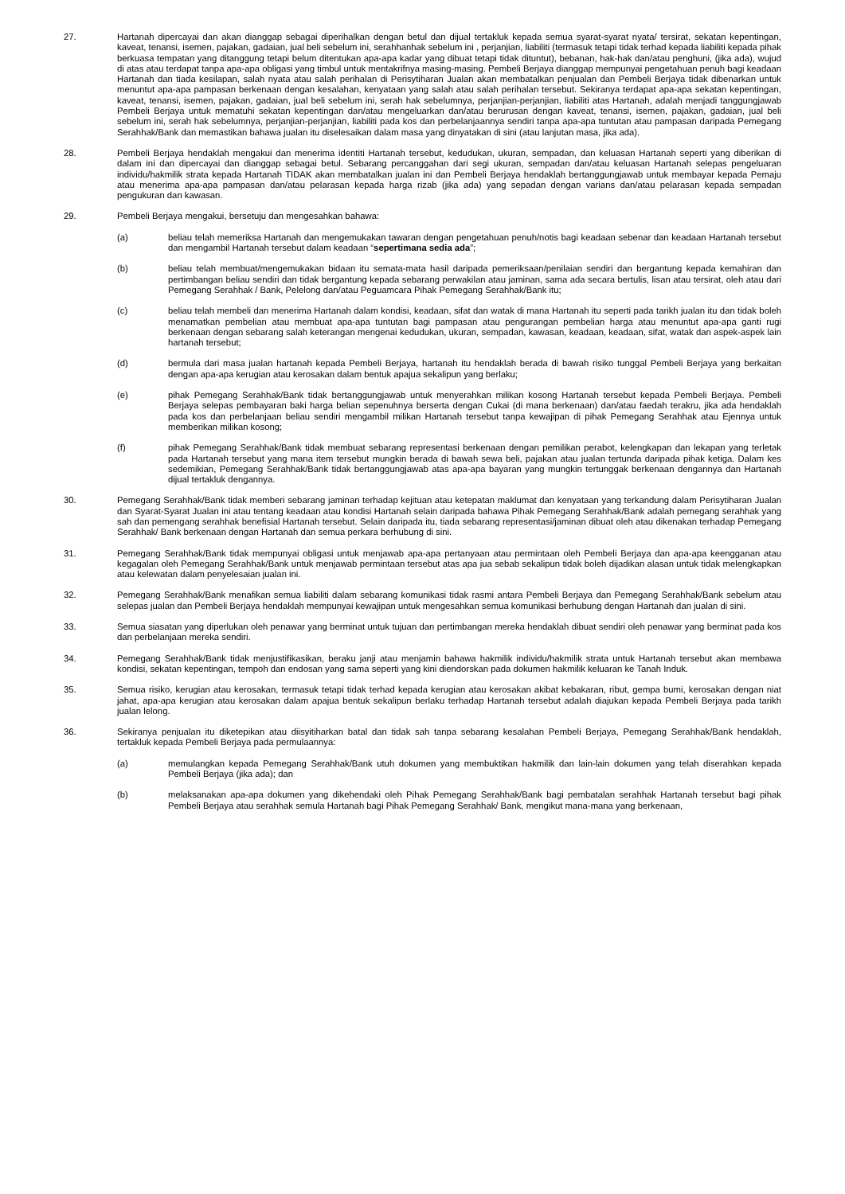27. Hartanah dipercayai dan akan dianggap sebagai diperihalkan dengan betul dan dijual tertakluk kepada semua syarat-syarat nyata/ tersirat, sekatan kepentingan, kaveat, tenansi, isemen, pajakan, gadaian, jual beli sebelum ini, serahhanhak sebelum ini , perjanjian, liabiliti (termasuk tetapi tidak terhad kepada liabiliti kepada pihak berkuasa tempatan yang ditanggung tetapi belum ditentukan apa-apa kadar yang dibuat tetapi tidak dituntut), bebanan, hak-hak dan/atau penghuni, (jika ada), wujud di atas atau terdapat tanpa apa-apa obligasi yang timbul untuk mentakrifnya masing-masing. Pembeli Berjaya dianggap mempunyai pengetahuan penuh bagi keadaan Hartanah dan tiada kesilapan, salah nyata atau salah perihalan di Perisytiharan Jualan akan membatalkan penjualan dan Pembeli Berjaya tidak dibenarkan untuk menuntut apa-apa pampasan berkenaan dengan kesalahan, kenyataan yang salah atau salah perihalan tersebut. Sekiranya terdapat apa-apa sekatan kepentingan, kaveat, tenansi, isemen, pajakan, gadaian, jual beli sebelum ini, serah hak sebelumnya, perjanjian-perjanjian, liabiliti atas Hartanah, adalah menjadi tanggungjawab Pembeli Berjaya untuk mematuhi sekatan kepentingan dan/atau mengeluarkan dan/atau berurusan dengan kaveat, tenansi, isemen, pajakan, gadaian, jual beli sebelum ini, serah hak sebelumnya, perjanjian-perjanjian, liabiliti pada kos dan perbelanjaannya sendiri tanpa apa-apa tuntutan atau pampasan daripada Pemegang Serahhak/Bank dan memastikan bahawa jualan itu diselesaikan dalam masa yang dinyatakan di sini (atau lanjutan masa, jika ada).
28. Pembeli Berjaya hendaklah mengakui dan menerima identiti Hartanah tersebut, kedudukan, ukuran, sempadan, dan keluasan Hartanah seperti yang diberikan di dalam ini dan dipercayai dan dianggap sebagai betul. Sebarang percanggahan dari segi ukuran, sempadan dan/atau keluasan Hartanah selepas pengeluaran individu/hakmilik strata kepada Hartanah TIDAK akan membatalkan jualan ini dan Pembeli Berjaya hendaklah bertanggungjawab untuk membayar kepada Pemaju atau menerima apa-apa pampasan dan/atau pelarasan kepada harga rizab (jika ada) yang sepadan dengan varians dan/atau pelarasan kepada sempadan pengukuran dan kawasan.
29. Pembeli Berjaya mengakui, bersetuju dan mengesahkan bahawa:
(a) beliau telah memeriksa Hartanah dan mengemukakan tawaran dengan pengetahuan penuh/notis bagi keadaan sebenar dan keadaan Hartanah tersebut dan mengambil Hartanah tersebut dalam keadaan “sepertimana sedia ada”;
(b) beliau telah membuat/mengemukakan bidaan itu semata-mata hasil daripada pemeriksaan/penilaian sendiri dan bergantung kepada kemahiran dan pertimbangan beliau sendiri dan tidak bergantung kepada sebarang perwakilan atau jaminan, sama ada secara bertulis, lisan atau tersirat, oleh atau dari Pemegang Serahhak / Bank, Pelelong dan/atau Peguamcara Pihak Pemegang Serahhak/Bank itu;
(c) beliau telah membeli dan menerima Hartanah dalam kondisi, keadaan, sifat dan watak di mana Hartanah itu seperti pada tarikh jualan itu dan tidak boleh menamatkan pembelian atau membuat apa-apa tuntutan bagi pampasan atau pengurangan pembelian harga atau menuntut apa-apa ganti rugi berkenaan dengan sebarang salah keterangan mengenai kedudukan, ukuran, sempadan, kawasan, keadaan, keadaan, sifat, watak dan aspek-aspek lain hartanah tersebut;
(d) bermula dari masa jualan hartanah kepada Pembeli Berjaya, hartanah itu hendaklah berada di bawah risiko tunggal Pembeli Berjaya yang berkaitan dengan apa-apa kerugian atau kerosakan dalam bentuk apajua sekalipun yang berlaku;
(e) pihak Pemegang Serahhak/Bank tidak bertanggungjawab untuk menyerahkan milikan kosong Hartanah tersebut kepada Pembeli Berjaya. Pembeli Berjaya selepas pembayaran baki harga belian sepenuhnya berserta dengan Cukai (di mana berkenaan) dan/atau faedah terakru, jika ada hendaklah pada kos dan perbelanjaan beliau sendiri mengambil milikan Hartanah tersebut tanpa kewajipan di pihak Pemegang Serahhak atau Ejennya untuk memberikan milikan kosong;
(f) pihak Pemegang Serahhak/Bank tidak membuat sebarang representasi berkenaan dengan pemilikan perabot, kelengkapan dan lekapan yang terletak pada Hartanah tersebut yang mana item tersebut mungkin berada di bawah sewa beli, pajakan atau jualan tertunda daripada pihak ketiga. Dalam kes sedemikian, Pemegang Serahhak/Bank tidak bertanggungjawab atas apa-apa bayaran yang mungkin tertunggak berkenaan dengannya dan Hartanah dijual tertakluk dengannya.
30. Pemegang Serahhak/Bank tidak memberi sebarang jaminan terhadap kejituan atau ketepatan maklumat dan kenyataan yang terkandung dalam Perisytiharan Jualan dan Syarat-Syarat Jualan ini atau tentang keadaan atau kondisi Hartanah selain daripada bahawa Pihak Pemegang Serahhak/Bank adalah pemegang serahhak yang sah dan pemengang serahhak benefisial Hartanah tersebut. Selain daripada itu, tiada sebarang representasi/jaminan dibuat oleh atau dikenakan terhadap Pemegang Serahhak/ Bank berkenaan dengan Hartanah dan semua perkara berhubung di sini.
31. Pemegang Serahhak/Bank tidak mempunyai obligasi untuk menjawab apa-apa pertanyaan atau permintaan oleh Pembeli Berjaya dan apa-apa keengganan atau kegagalan oleh Pemegang Serahhak/Bank untuk menjawab permintaan tersebut atas apa jua sebab sekalipun tidak boleh dijadikan alasan untuk tidak melengkapkan atau kelewatan dalam penyelesaian jualan ini.
32. Pemegang Serahhak/Bank menafikan semua liabiliti dalam sebarang komunikasi tidak rasmi antara Pembeli Berjaya dan Pemegang Serahhak/Bank sebelum atau selepas jualan dan Pembeli Berjaya hendaklah mempunyai kewajipan untuk mengesahkan semua komunikasi berhubung dengan Hartanah dan jualan di sini.
33. Semua siasatan yang diperlukan oleh penawar yang berminat untuk tujuan dan pertimbangan mereka hendaklah dibuat sendiri oleh penawar yang berminat pada kos dan perbelanjaan mereka sendiri.
34. Pemegang Serahhak/Bank tidak menjustifikasikan, beraku janji atau menjamin bahawa hakmilik individu/hakmilik strata untuk Hartanah tersebut akan membawa kondisi, sekatan kepentingan, tempoh dan endosan yang sama seperti yang kini diendorskan pada dokumen hakmilik keluaran ke Tanah Induk.
35. Semua risiko, kerugian atau kerosakan, termasuk tetapi tidak terhad kepada kerugian atau kerosakan akibat kebakaran, ribut, gempa bumi, kerosakan dengan niat jahat, apa-apa kerugian atau kerosakan dalam apajua bentuk sekalipun berlaku terhadap Hartanah tersebut adalah diajukan kepada Pembeli Berjaya pada tarikh jualan lelong.
36. Sekiranya penjualan itu diketepikan atau diisyitiharkan batal dan tidak sah tanpa sebarang kesalahan Pembeli Berjaya, Pemegang Serahhak/Bank hendaklah, tertakluk kepada Pembeli Berjaya pada permulaannya:
(a) memulangkan kepada Pemegang Serahhak/Bank utuh dokumen yang membuktikan hakmilik dan lain-lain dokumen yang telah diserahkan kepada Pembeli Berjaya (jika ada); dan
(b) melaksanakan apa-apa dokumen yang dikehendaki oleh Pihak Pemegang Serahhak/Bank bagi pembatalan serahhak Hartanah tersebut bagi pihak Pembeli Berjaya atau serahhak semula Hartanah bagi Pihak Pemegang Serahhak/ Bank, mengikut mana-mana yang berkenaan,